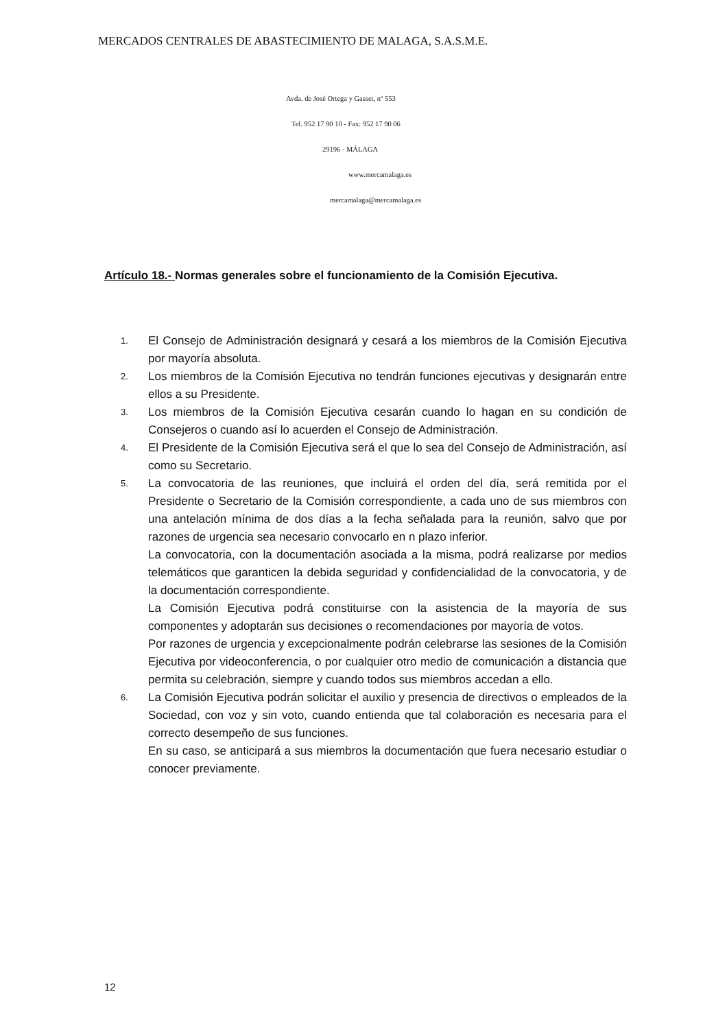MERCADOS CENTRALES DE ABASTECIMIENTO DE MALAGA, S.A.S.M.E.
Avda. de José Ortega y Gasset, nº 553
Tel. 952 17 90 10 - Fax: 952 17 90 06
29196 - MÁLAGA
www.mercamalaga.es
mercamalaga@mercamalaga.es
Artículo 18.- Normas generales sobre el funcionamiento de la Comisión Ejecutiva.
1.
El Consejo de Administración designará y cesará a los miembros de la Comisión Ejecutiva por mayoría absoluta.
2.
Los miembros de la Comisión Ejecutiva no tendrán funciones ejecutivas y designarán entre ellos a su Presidente.
3.
Los miembros de la Comisión Ejecutiva cesarán cuando lo hagan en su condición de Consejeros o cuando así lo acuerden el Consejo de Administración.
4.
El Presidente de la Comisión Ejecutiva será el que lo sea del Consejo de Administración, así como su Secretario.
5.
La convocatoria de las reuniones, que incluirá el orden del día, será remitida por el Presidente o Secretario de la Comisión correspondiente, a cada uno de sus miembros con una antelación mínima de dos días a la fecha señalada para la reunión, salvo que por razones de urgencia sea necesario convocarlo en n plazo inferior.
La convocatoria, con la documentación asociada a la misma, podrá realizarse por medios telemáticos que garanticen la debida seguridad y confidencialidad de la convocatoria, y de la documentación correspondiente.
La Comisión Ejecutiva podrá constituirse con la asistencia de la mayoría de sus componentes y adoptarán sus decisiones o recomendaciones por mayoría de votos.
Por razones de urgencia y excepcionalmente podrán celebrarse las sesiones de la Comisión Ejecutiva por videoconferencia, o por cualquier otro medio de comunicación a distancia que permita su celebración, siempre y cuando todos sus miembros accedan a ello.
6.
La Comisión Ejecutiva podrán solicitar el auxilio y presencia de directivos o empleados de la Sociedad, con voz y sin voto, cuando entienda que tal colaboración es necesaria para el correcto desempeño de sus funciones.
En su caso, se anticipará a sus miembros la documentación que fuera necesario estudiar o conocer previamente.
12